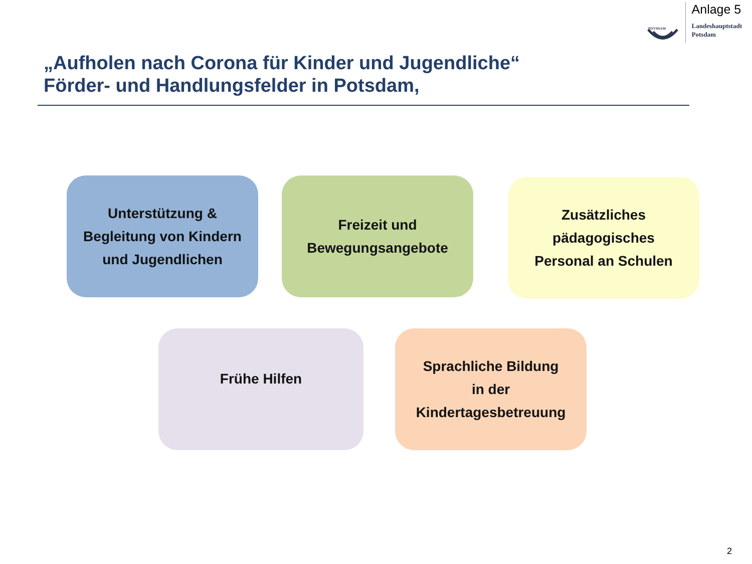POTSDAM
Anlage 5
Landeshauptstadt
Potsdam
„Aufholen nach Corona für Kinder und Jugendliche“
Förder- und Handlungsfelder in Potsdam,
Unterstützung &
Begleitung von Kindern
und Jugendlichen
Freizeit und
Bewegungsangebote
Zusätzliches
pädagogisches
Personal an Schulen
Frühe Hilfen
Sprachliche Bildung
in der
Kindertagesbetreuung
2